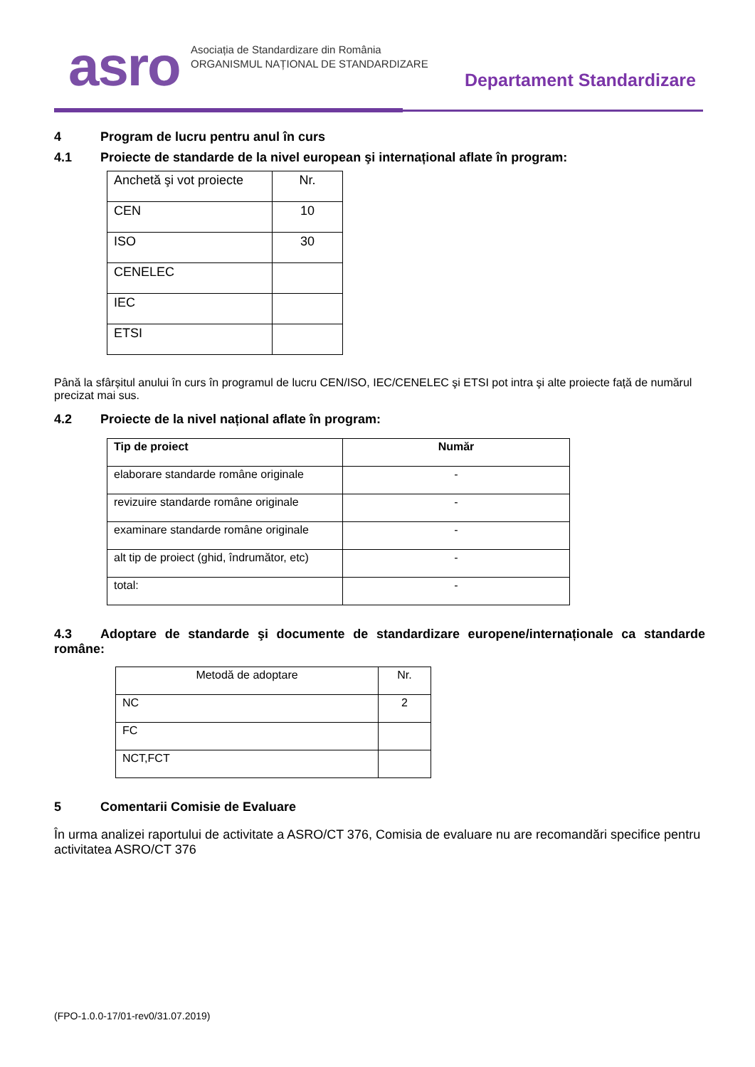asro
Asociația de Standardizare din România
ORGANISMUL NAȚIONAL DE STANDARDIZARE
Departament Standardizare
4 Program de lucru pentru anul în curs
4.1 Proiecte de standarde de la nivel european şi internațional aflate în program:
| Anchetă şi vot proiecte | Nr. |
| --- | --- |
| CEN | 10 |
| ISO | 30 |
| CENELEC | |
| IEC | |
| ETSI | |
Până la sfârșitul anului în curs în programul de lucru CEN/ISO, IEC/CENELEC şi ETSI pot intra şi alte proiecte față de numărul precizat mai sus.
4.2 Proiecte de la nivel național aflate în program:
| Tip de proiect | Număr |
| --- | --- |
| elaborare standarde române originale | - |
| revizuire standarde române originale | - |
| examinare standarde române originale | - |
| alt tip de proiect (ghid, îndrumător, etc) | - |
| total: | - |
4.3 Adoptare de standarde şi documente de standardizare europene/internaționale ca standarde române:
| Metodă de adoptare | Nr. |
| --- | --- |
| NC | 2 |
| FC | |
| NCT,FCT | |
5 Comentarii Comisie de Evaluare
În urma analizei raportului de activitate a ASRO/CT 376, Comisia de evaluare nu are recomandări specifice pentru activitatea ASRO/CT 376
(FPO-1.0.0-17/01-rev0/31.07.2019)